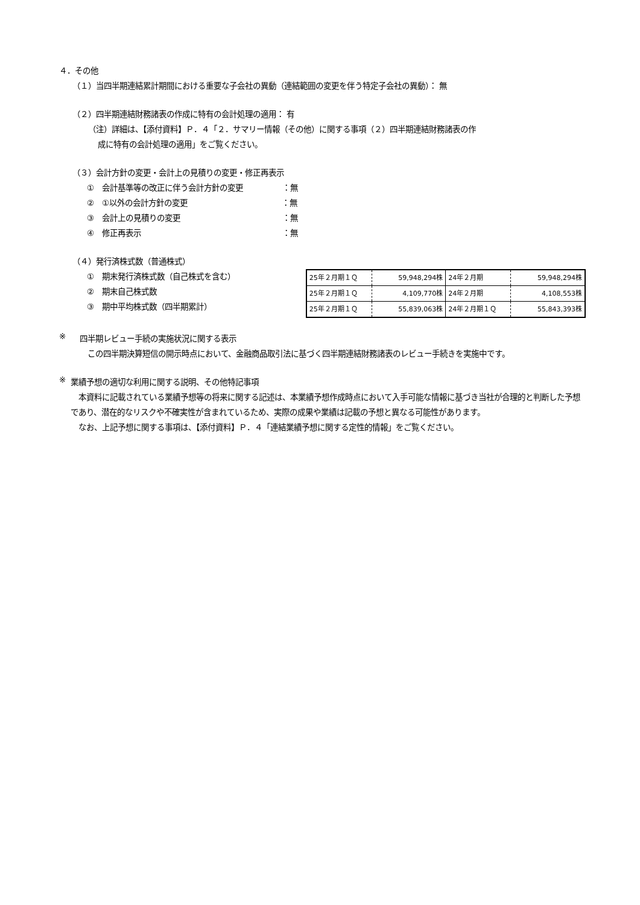４．その他
（１）当四半期連結累計期間における重要な子会社の異動（連結範囲の変更を伴う特定子会社の異動）： 無
（２）四半期連結財務諸表の作成に特有の会計処理の適用： 有
（注）詳細は、【添付資料】Ｐ．４「２．サマリー情報（その他）に関する事項（２）四半期連結財務諸表の作
成に特有の会計処理の適用」をご覧ください。
（３）会計方針の変更・会計上の見積りの変更・修正再表示
①　会計基準等の改正に伴う会計方針の変更　　　　　：無
②　①以外の会計方針の変更　　　　　　　　　　　　：無
③　会計上の見積りの変更　　　　　　　　　　　　　：無
④　修正再表示　　　　　　　　　　　　　　　　　　：無
（４）発行済株式数（普通株式）
①　期末発行済株式数（自己株式を含む）
②　期末自己株式数
③　期中平均株式数（四半期累計）
| 25年２月期１Ｑ | 59,948,294株 | 24年２月期 | 59,948,294株 |
| 25年２月期１Ｑ | 4,109,770株 | 24年２月期 | 4,108,553株 |
| 25年２月期１Ｑ | 55,839,063株 | 24年２月期１Ｑ | 55,843,393株 |
※
四半期レビュー手続の実施状況に関する表示
　この四半期決算短信の開示時点において、金融商品取引法に基づく四半期連結財務諸表のレビュー手続きを実施中です。
※
業績予想の適切な利用に関する説明、その他特記事項
　本資料に記載されている業績予想等の将来に関する記述は、本業績予想作成時点において入手可能な情報に基づき当社が合理的と判断した予想であり、潜在的なリスクや不確実性が含まれているため、実際の成果や業績は記載の予想と異なる可能性があります。
　なお、上記予想に関する事項は、【添付資料】Ｐ．４「連結業績予想に関する定性的情報」をご覧ください。